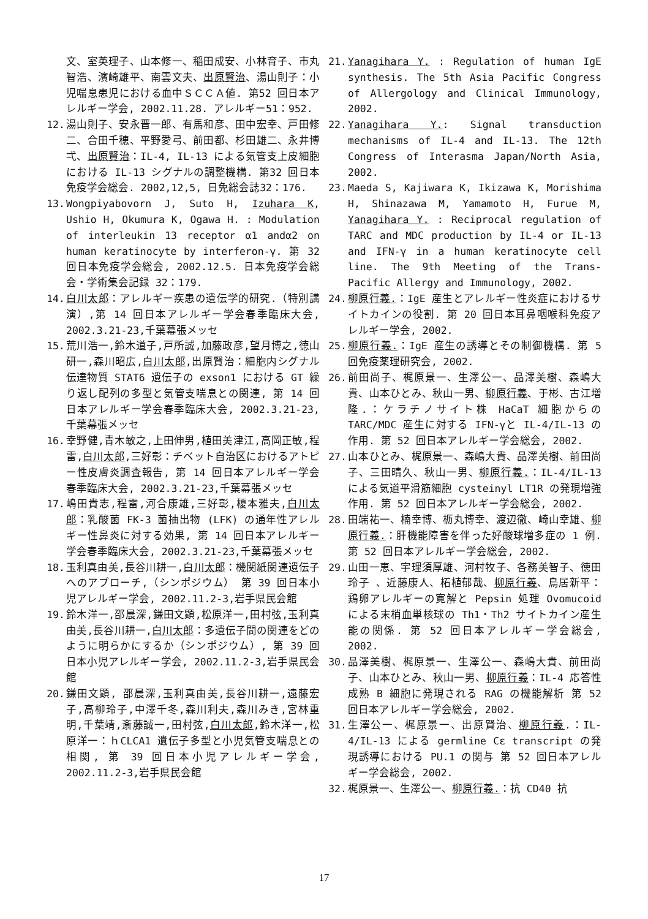文、室英理子、山本修一、稲田成安、小林育子、市丸智浩、濱崎雄平、南雲文夫、出原賢治、湯山則子：小児喘息患児における血中ＳＣＣＡ値. 第52 回日本アレルギー学会, 2002.11.28. アレルギー51：952.
12. 湯山則子、安永晋一郎、有馬和彦、田中宏幸、戸田修二、合田千穂、平野愛弓、前田都、杉田雄二、永井博弌、出原賢治：IL-4, IL-13 による気管支上皮細胞における IL-13 シグナルの調整機構. 第32 回日本免疫学会総会. 2002,12,5, 日免総会誌32：176.
13. Wongpiyabovorn J, Suto H, Izuhara K, Ushio H, Okumura K, Ogawa H. : Modulation of interleukin 13 receptor α1 andα2 on human keratinocyte by interferon-γ. 第 32 回日本免疫学会総会, 2002.12.5. 日本免疫学会総会・学術集会記録 32：179.
14. 白川太郎：アレルギー疾患の遺伝学的研究.（特別講演）,第 14 回日本アレルギー学会春季臨床大会, 2002.3.21-23,千葉幕張メッセ
15. 荒川浩一,鈴木道子,戸所誠,加藤政彦,望月博之,徳山研一,森川昭広,白川太郎,出原賢治：細胞内シグナル伝達物質 STAT6 遺伝子の exson1 における GT 繰り返し配列の多型と気管支喘息との関連, 第 14 回日本アレルギー学会春季臨床大会, 2002.3.21-23,千葉幕張メッセ
16. 幸野健,青木敏之,上田伸男,植田美津江,高岡正敏,程雷,白川太郎,三好彰：チベット自治区におけるアトピー性皮膚炎調査報告, 第 14 回日本アレルギー学会春季臨床大会, 2002.3.21-23,千葉幕張メッセ
17. 嶋田貴志,程雷,河合康雄,三好彰,榎本雅夫,白川太郎：乳酸菌 FK-3 菌抽出物 (LFK) の通年性アレルギー性鼻炎に対する効果, 第 14 回日本アレルギー学会春季臨床大会, 2002.3.21-23,千葉幕張メッセ
18. 玉利真由美,長谷川耕一,白川太郎：機関紙関連遺伝子へのアプローチ,（シンポジウム） 第 39 回日本小児アレルギー学会, 2002.11.2-3,岩手県民会館
19. 鈴木洋一,邵晨深,鎌田文顕,松原洋一,田村弦,玉利真由美,長谷川耕一,白川太郎：多遺伝子間の関連をどのように明らかにするか（シンポジウム）, 第 39 回日本小児アレルギー学会, 2002.11.2-3,岩手県民会館
20. 鎌田文顕, 邵晨深,玉利真由美,長谷川耕一,遠藤宏子,高柳玲子,中澤千冬,森川利夫,森川みき,宮林重明,千葉靖,斎藤誠一,田村弦,白川太郎,鈴木洋一,松原洋一：ｈCLCA1 遺伝子多型と小児気管支喘息との相関, 第 39 回日本小児アレルギー学会, 2002.11.2-3,岩手県民会館
21. Yanagihara Y. : Regulation of human IgE synthesis. The 5th Asia Pacific Congress of Allergology and Clinical Immunology, 2002.
22. Yanagihara Y.: Signal transduction mechanisms of IL-4 and IL-13. The 12th Congress of Interasma Japan/North Asia, 2002.
23. Maeda S, Kajiwara K, Ikizawa K, Morishima H, Shinazawa M, Yamamoto H, Furue M, Yanagihara Y. : Reciprocal regulation of TARC and MDC production by IL-4 or IL-13 and IFN-γ in a human keratinocyte cell line. The 9th Meeting of the Trans-Pacific Allergy and Immunology, 2002.
24. 柳原行義.：IgE 産生とアレルギー性炎症におけるサイトカインの役割. 第 20 回日本耳鼻咽喉科免疫アレルギー学会, 2002.
25. 柳原行義.：IgE 産生の誘導とその制御機構. 第 5 回免疫薬理研究会, 2002.
26. 前田尚子、梶原景一、生澤公一、品澤美樹、森嶋大貴、山本ひとみ、秋山一男、柳原行義、于彬、古江増隆.：ケラチノサイト株 HaCaT 細胞からの TARC/MDC 産生に対する IFN-γと IL-4/IL-13 の作用. 第 52 回日本アレルギー学会総会, 2002.
27. 山本ひとみ、梶原景一、森嶋大貴、品澤美樹、前田尚子、三田晴久、秋山一男、柳原行義.：IL-4/IL-13 による気道平滑筋細胞 cysteinyl LT1R の発現増強作用. 第 52 回日本アレルギー学会総会, 2002.
28. 田端祐一、楠幸博、枥丸博幸、渡辺徹、崎山幸雄、柳原行義.：肝機能障害を伴った好酸球増多症の 1 例. 第 52 回日本アレルギー学会総会, 2002.
29. 山田一恵、宇理須厚雄、河村牧子、各務美智子、徳田玲子 、近藤康人、柘植郁哉、柳原行義、鳥居新平：鶏卵アレルギーの寛解と Pepsin 処理 Ovomucoid による末梢血単核球の Th1・Th2 サイトカイン産生能の関係. 第 52 回日本アレルギー学会総会, 2002.
30. 品澤美樹、梶原景一、生澤公一、森嶋大貴、前田尚子、山本ひとみ、秋山一男、柳原行義：IL-4 応答性成熟 B 細胞に発現される RAG の機能解析 第 52 回日本アレルギー学会総会, 2002.
31. 生澤公一、梶原景一、出原賢治、柳原行義.：IL-4/IL-13 による germline Cε transcript の発現誘導における PU.1 の関与 第 52 回日本アレルギー学会総会, 2002.
32. 梶原景一、生澤公一、柳原行義.：抗 CD40 抗
17